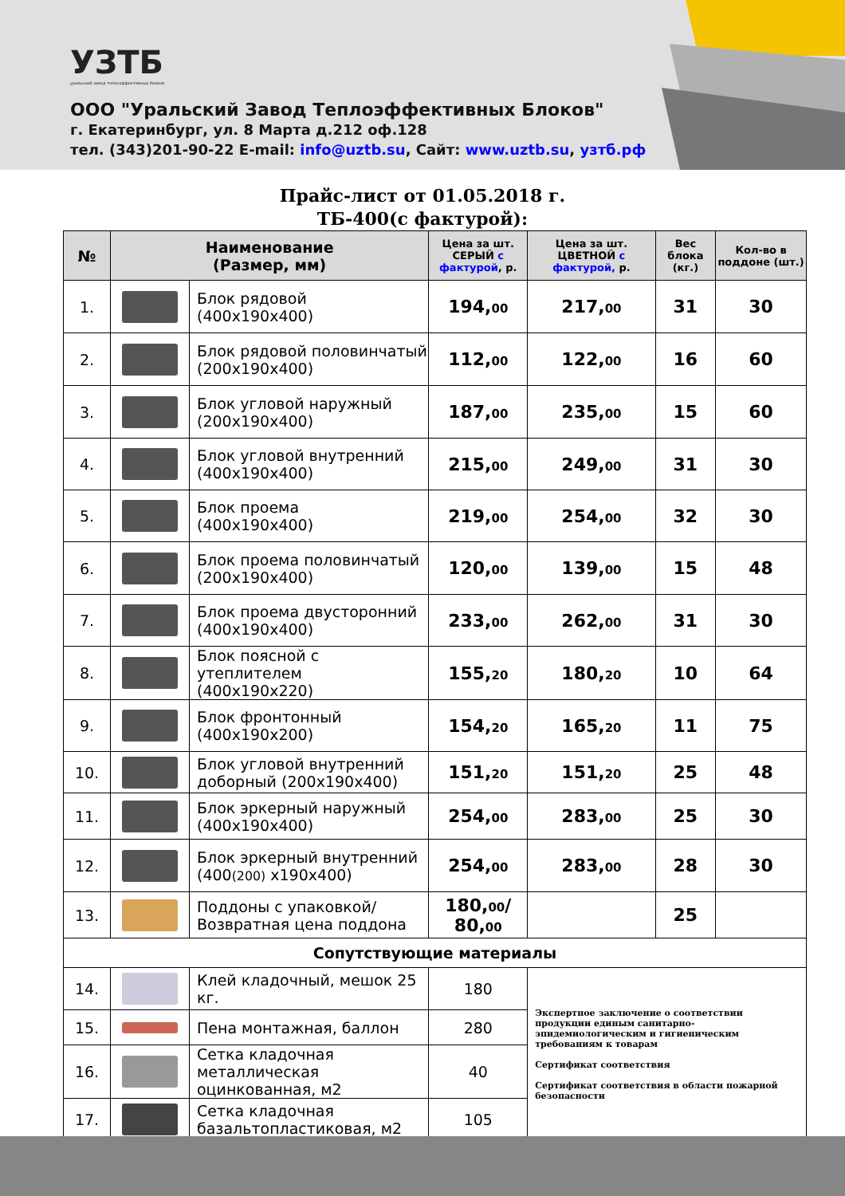УЗТБ
уральский завод теплоэффективных блоков
ООО "Уральский Завод Теплоэффективных Блоков"
г. Екатеринбург, ул. 8 Марта д.212 оф.128
тел. (343)201-90-22 E-mail: info@uztb.su, Сайт: www.uztb.su, узтб.рф
Прайс-лист от 01.05.2018 г.
ТБ-400(с фактурой):
| № | Наименование (Размер, мм) | | Цена за шт. СЕРЫЙ с фактурой , р. | Цена за шт. ЦВЕТНОЙ с фактурой, р. | Вес блока (кг.) | Кол-во в поддоне (шт.) |
| --- | --- | --- | --- | --- | --- | --- |
| 1. | | Блок рядовой (400х190х400) | 194, 00 | 217, 00 | 31 | 30 |
| 2. | | Блок рядовой половинчатый (200х190х400) | 112, 00 | 122, 00 | 16 | 60 |
| 3. | | Блок угловой наружный (200х190х400) | 187, 00 | 235, 00 | 15 | 60 |
| 4. | | Блок угловой внутренний (400х190х400) | 215, 00 | 249, 00 | 31 | 30 |
| 5. | | Блок проема (400х190х400) | 219, 00 | 254, 00 | 32 | 30 |
| 6. | | Блок проема половинчатый (200х190х400) | 120, 00 | 139, 00 | 15 | 48 |
| 7. | | Блок проема двусторонний (400х190х400) | 233, 00 | 262, 00 | 31 | 30 |
| 8. | | Блок поясной с утеплителем (400х190х220) | 155, 20 | 180, 20 | 10 | 64 |
| 9. | | Блок фронтонный (400х190х200) | 154, 20 | 165, 20 | 11 | 75 |
| 10. | | Блок угловой внутренний доборный (200х190х400) | 151, 20 | 151, 20 | 25 | 48 |
| 11. | | Блок эркерный наружный (400х190х400) | 254, 00 | 283, 00 | 25 | 30 |
| 12. | | Блок эркерный внутренний (400 (200) х190х400) | 254, 00 | 283, 00 | 28 | 30 |
| 13. | | Поддоны с упаковкой/ Возвратная цена поддона | 180, 00 / 80, 00 | | 25 | |
| Сопутствующие материалы | | | | | | |
| 14. | | Клей кладочный, мешок 25 кг. | 180 | Экспертное заключение о соответствии продукции единым санитарно-эпидемиологическим и гигиеническим требованиям к товарам Сертификат соответствия Сертификат соответствия в области пожарной безопасности | | |
| 15. | | Пена монтажная, баллон | 280 | | | |
| 16. | | Сетка кладочная металлическая оцинкованная, м2 | 40 | | | |
| 17. | | Сетка кладочная базальтопластиковая, м2 | 105 | | | |